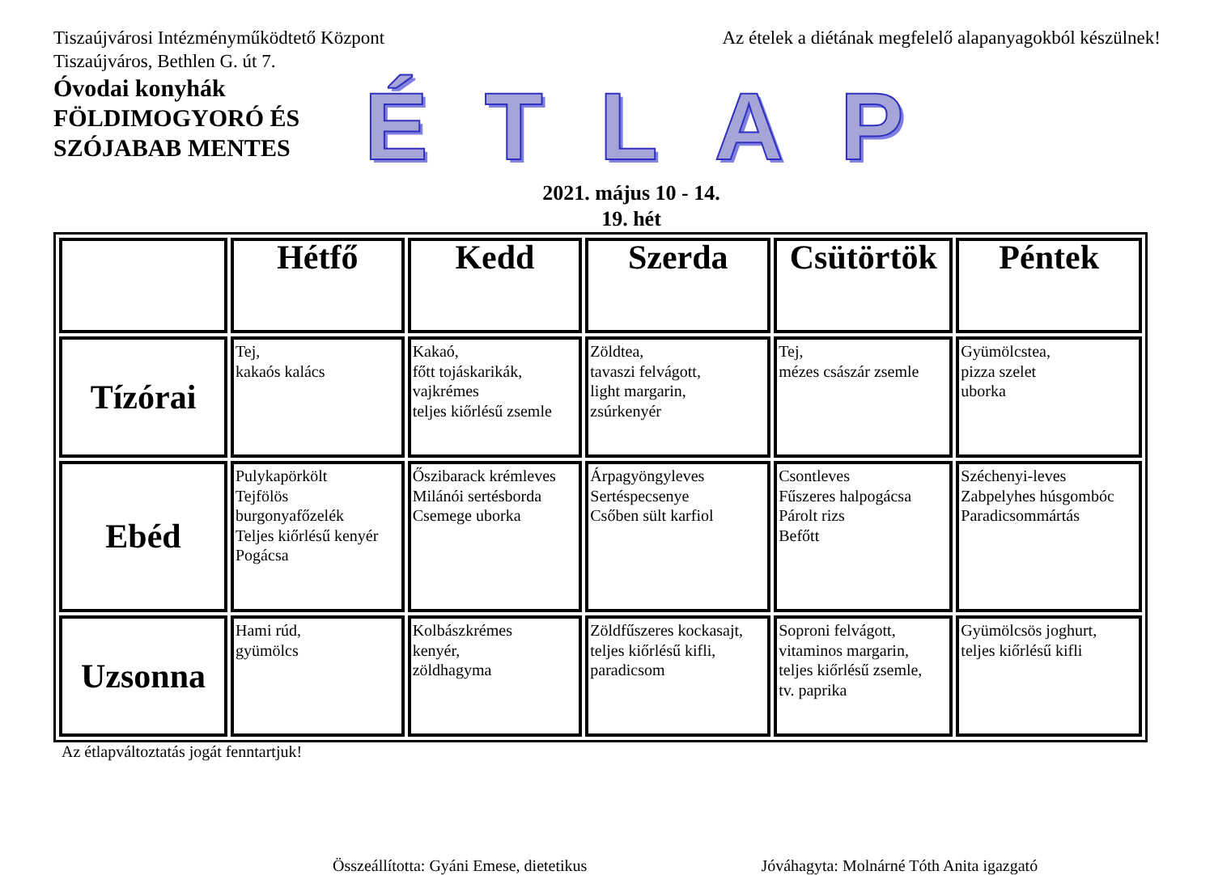Tiszaújvárosi Intézményműködtető Központ
Tiszaújváros, Bethlen G. út 7.
Óvodai konyhák
FÖLDIMOGYORÓ ÉS SZÓJABAB MENTES
Az ételek a diétának megfelelő alapanyagokból készülnek!
ÉTLAP
2021. május 10 - 14.
19. hét
| | Hétfő | Kedd | Szerda | Csütörtök | Péntek |
| --- | --- | --- | --- | --- | --- |
| Tízórai | Tej, kakaós kalács | Kakaó, főtt tojáskarikák, vajkrémes teljes kiőrlésű zsemle | Zöldtea, tavaszi felvágott, light margarin, zsúrkenyér | Tej, mézes császár zsemle | Gyümölcstea, pizza szelet uborka |
| Ebéd | Pulykapörkölt Tejfölös burgonyafőzelék Teljes kiőrlésű kenyér Pogácsa | Őszibarack krémleves Milánói sertésborda Csemege uborka | Árpagyöngyleves Sertéspecsenye Csőben sült karfiol | Csontleves Fűszeres halpogácsa Párolt rizs Befőtt | Széchenyi-leves Zabpelyhes húsgombóc Paradicsommártás |
| Uzsonna | Hami rúd, gyümölcs | Kolbászkrémes kenyér, zöldhagyma | Zöldfűszeres kockasajt, teljes kiőrlésű kifli, paradicsom | Soproni felvágott, vitaminos margarin, teljes kiőrlésű zsemle, tv. paprika | Gyümölcsös joghurt, teljes kiőrlésű kifli |
Az étlapváltoztatás jogát fenntartjuk!
Összeállította: Gyáni Emese, dietetikus Jóváhagyta: Molnárné Tóth Anita igazgató